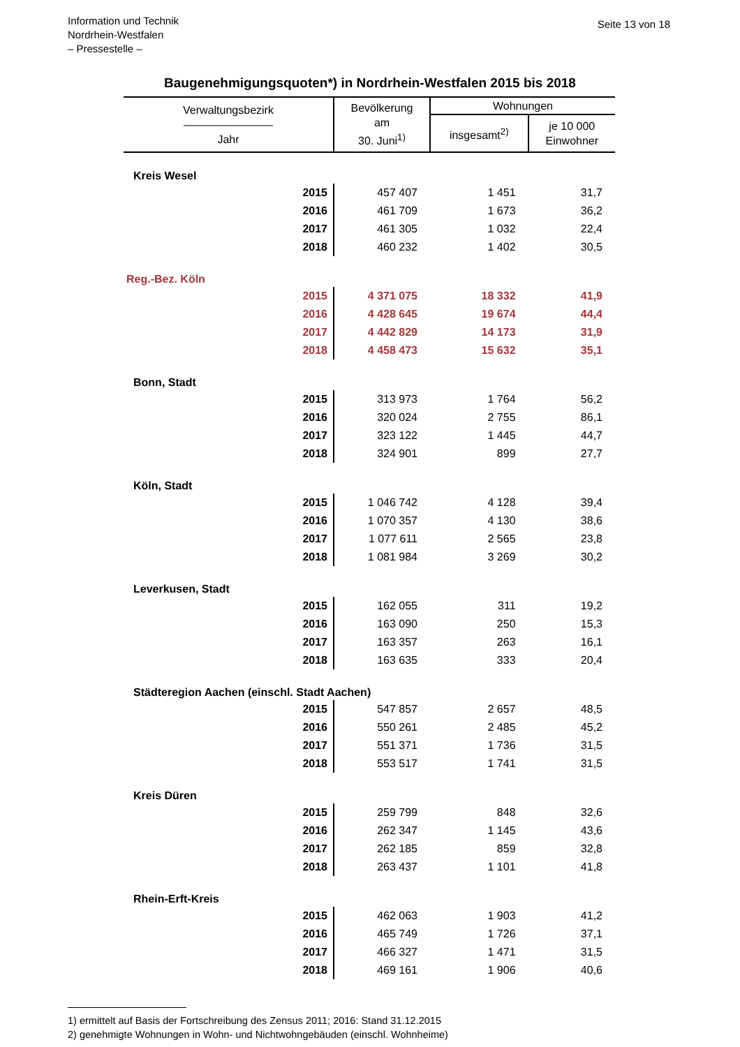Information und Technik
Nordrhein-Westfalen
– Pressestelle –
Seite 13 von 18
Baugenehmigungsquoten*) in Nordrhein-Westfalen 2015 bis 2018
| Verwaltungsbezirk ———————— Jahr | Bevölkerung am 30. Juni<sup>1)</sup> | Wohnungen | |
| --- | --- | --- | --- |
| | | insgesamt<sup>2)</sup> | je 10 000 Einwohner |
| Kreis Wesel | | | |
| 2015 | 457 407 | 1 451 | 31,7 |
| 2016 | 461 709 | 1 673 | 36,2 |
| 2017 | 461 305 | 1 032 | 22,4 |
| 2018 | 460 232 | 1 402 | 30,5 |
| Reg.-Bez. Köln | | | |
| 2015 | 4 371 075 | 18 332 | 41,9 |
| 2016 | 4 428 645 | 19 674 | 44,4 |
| 2017 | 4 442 829 | 14 173 | 31,9 |
| 2018 | 4 458 473 | 15 632 | 35,1 |
| Bonn, Stadt | | | |
| 2015 | 313 973 | 1 764 | 56,2 |
| 2016 | 320 024 | 2 755 | 86,1 |
| 2017 | 323 122 | 1 445 | 44,7 |
| 2018 | 324 901 | 899 | 27,7 |
| Köln, Stadt | | | |
| 2015 | 1 046 742 | 4 128 | 39,4 |
| 2016 | 1 070 357 | 4 130 | 38,6 |
| 2017 | 1 077 611 | 2 565 | 23,8 |
| 2018 | 1 081 984 | 3 269 | 30,2 |
| Leverkusen, Stadt | | | |
| 2015 | 162 055 | 311 | 19,2 |
| 2016 | 163 090 | 250 | 15,3 |
| 2017 | 163 357 | 263 | 16,1 |
| 2018 | 163 635 | 333 | 20,4 |
| Städteregion Aachen (einschl. Stadt Aachen) | | | |
| 2015 | 547 857 | 2 657 | 48,5 |
| 2016 | 550 261 | 2 485 | 45,2 |
| 2017 | 551 371 | 1 736 | 31,5 |
| 2018 | 553 517 | 1 741 | 31,5 |
| Kreis Düren | | | |
| 2015 | 259 799 | 848 | 32,6 |
| 2016 | 262 347 | 1 145 | 43,6 |
| 2017 | 262 185 | 859 | 32,8 |
| 2018 | 263 437 | 1 101 | 41,8 |
| Rhein-Erft-Kreis | | | |
| 2015 | 462 063 | 1 903 | 41,2 |
| 2016 | 465 749 | 1 726 | 37,1 |
| 2017 | 466 327 | 1 471 | 31,5 |
| 2018 | 469 161 | 1 906 | 40,6 |
1) ermittelt auf Basis der Fortschreibung des Zensus 2011; 2016: Stand 31.12.2015
2) genehmigte Wohnungen in Wohn- und Nichtwohngebäuden (einschl. Wohnheime)